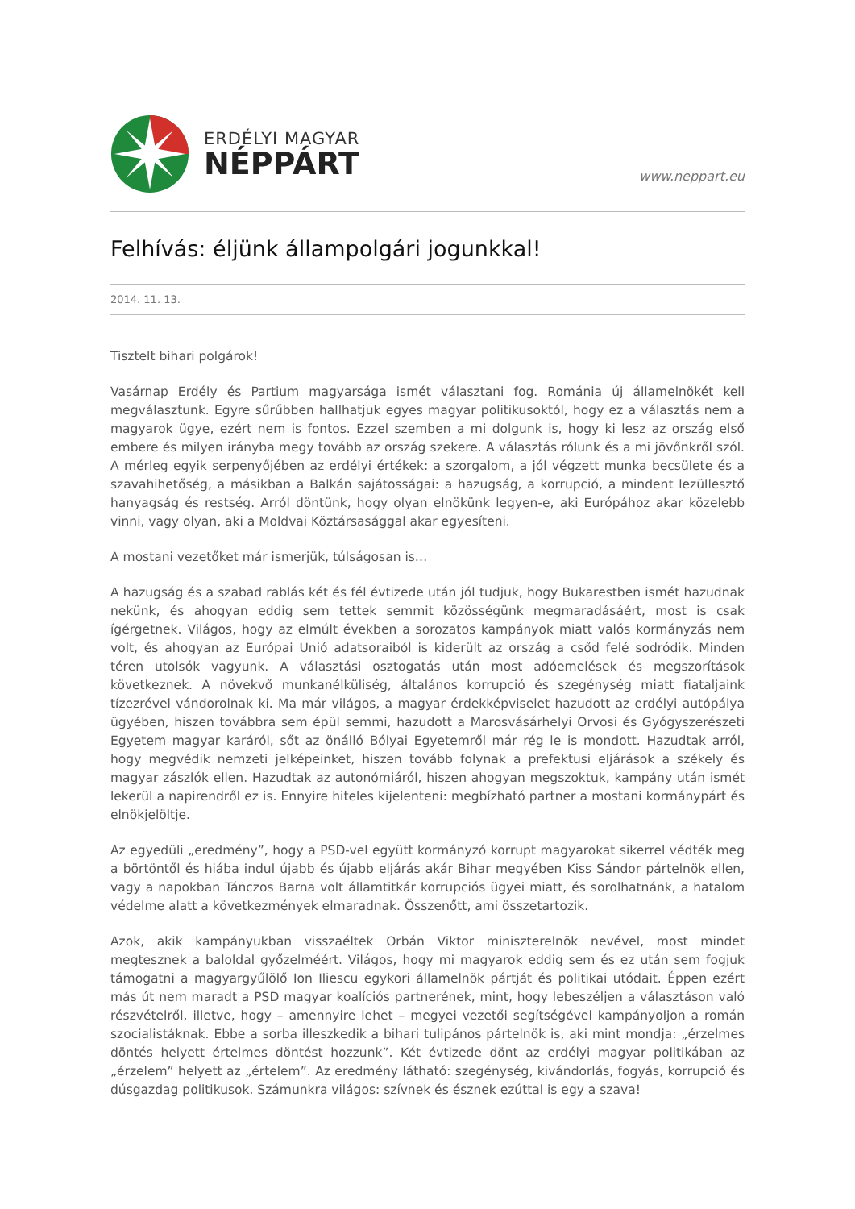ERDÉLYI MAGYAR
NÉPPÁRT
www.neppart.eu
Felhívás: éljünk állampolgári jogunkkal!
2014. 11. 13.
Tisztelt bihari polgárok!
Vasárnap Erdély és Partium magyarsága ismét választani fog. Románia új államelnökét kell megválasztunk. Egyre sűrűbben hallhatjuk egyes magyar politikusoktól, hogy ez a választás nem a magyarok ügye, ezért nem is fontos. Ezzel szemben a mi dolgunk is, hogy ki lesz az ország első embere és milyen irányba megy tovább az ország szekere. A választás rólunk és a mi jövőnkről szól. A mérleg egyik serpenyőjében az erdélyi értékek: a szorgalom, a jól végzett munka becsülete és a szavahihetőség, a másikban a Balkán sajátosságai: a hazugság, a korrupció, a mindent lezüllesztő hanyagság és restség. Arról döntünk, hogy olyan elnökünk legyen-e, aki Európához akar közelebb vinni, vagy olyan, aki a Moldvai Köztársasággal akar egyesíteni.
A mostani vezetőket már ismerjük, túlságosan is…
A hazugság és a szabad rablás két és fél évtizede után jól tudjuk, hogy Bukarestben ismét hazudnak nekünk, és ahogyan eddig sem tettek semmit közösségünk megmaradásáért, most is csak ígérgetnek. Világos, hogy az elmúlt években a sorozatos kampányok miatt valós kormányzás nem volt, és ahogyan az Európai Unió adatsoraiból is kiderült az ország a csőd felé sodródik. Minden téren utolsók vagyunk. A választási osztogatás után most adóemelések és megszorítások következnek. A növekvő munkanélküliség, általános korrupció és szegénység miatt fiataljaink tízezrével vándorolnak ki. Ma már világos, a magyar érdekképviselet hazudott az erdélyi autópálya ügyében, hiszen továbbra sem épül semmi, hazudott a Marosvásárhelyi Orvosi és Gyógyszerészeti Egyetem magyar karáról, sőt az önálló Bólyai Egyetemről már rég le is mondott. Hazudtak arról, hogy megvédik nemzeti jelképeinket, hiszen tovább folynak a prefektusi eljárások a székely és magyar zászlók ellen. Hazudtak az autonómiáról, hiszen ahogyan megszoktuk, kampány után ismét lekerül a napirendről ez is. Ennyire hiteles kijelenteni: megbízható partner a mostani kormánypárt és elnökjelöltje.
Az egyedüli „eredmény”, hogy a PSD-vel együtt kormányzó korrupt magyarokat sikerrel védték meg a börtöntől és hiába indul újabb és újabb eljárás akár Bihar megyében Kiss Sándor pártelnök ellen, vagy a napokban Tánczos Barna volt államtitkár korrupciós ügyei miatt, és sorolhatnánk, a hatalom védelme alatt a következmények elmaradnak. Összenőtt, ami összetartozik.
Azok, akik kampányukban visszaéltek Orbán Viktor miniszterelnök nevével, most mindet megtesznek a baloldal győzelméért. Világos, hogy mi magyarok eddig sem és ez után sem fogjuk támogatni a magyargyűlölő Ion Iliescu egykori államelnök pártját és politikai utódait. Éppen ezért más út nem maradt a PSD magyar koalíciós partnerének, mint, hogy lebeszéljen a választáson való részvételről, illetve, hogy – amennyire lehet – megyei vezetői segítségével kampányoljon a román szocialistáknak. Ebbe a sorba illeszkedik a bihari tulipános pártelnök is, aki mint mondja: „érzelmes döntés helyett értelmes döntést hozzunk”. Két évtizede dönt az erdélyi magyar politikában az „érzelem” helyett az „értelem”. Az eredmény látható: szegénység, kivándorlás, fogyás, korrupció és dúsgazdag politikusok. Számunkra világos: szívnek és észnek ezúttal is egy a szava!